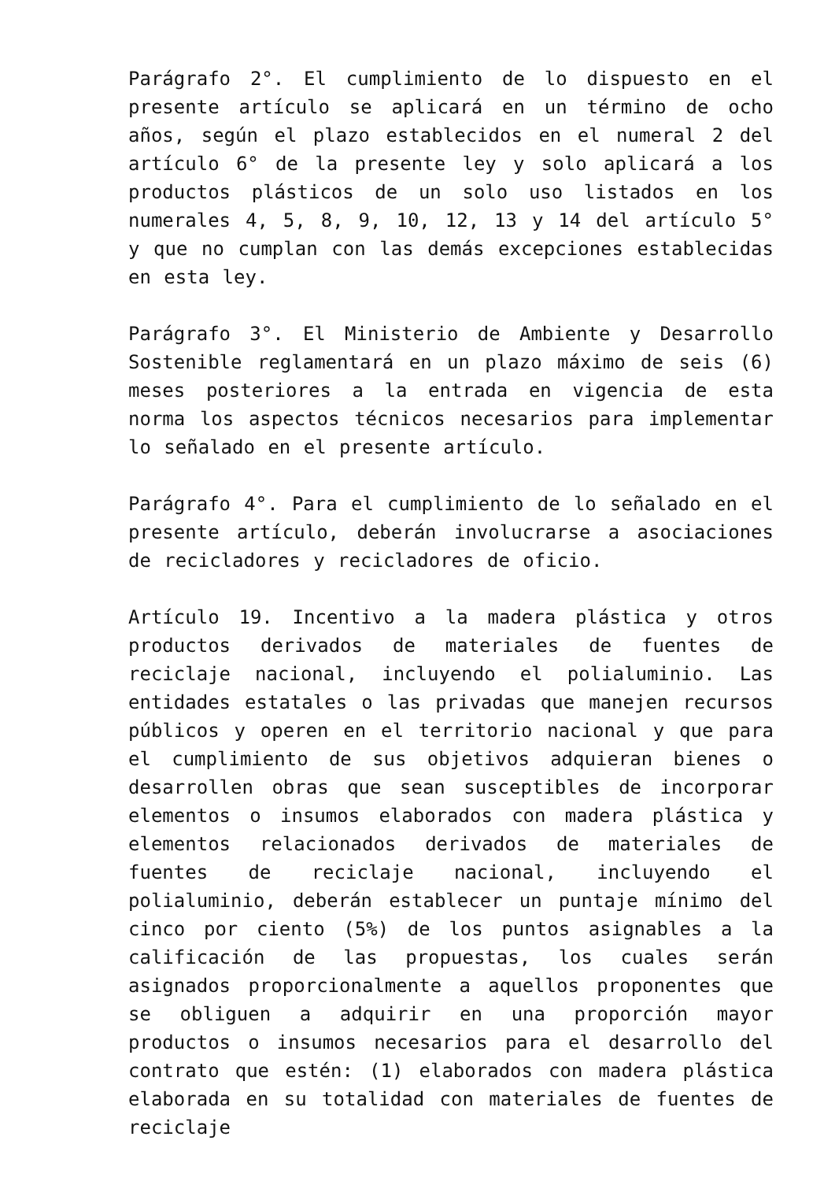Parágrafo 2°. El cumplimiento de lo dispuesto en el presente artículo se aplicará en un término de ocho años, según el plazo establecidos en el numeral 2 del artículo 6° de la presente ley y solo aplicará a los productos plásticos de un solo uso listados en los numerales 4, 5, 8, 9, 10, 12, 13 y 14 del artículo 5° y que no cumplan con las demás excepciones establecidas en esta ley.
Parágrafo 3°. El Ministerio de Ambiente y Desarrollo Sostenible reglamentará en un plazo máximo de seis (6) meses posteriores a la entrada en vigencia de esta norma los aspectos técnicos necesarios para implementar lo señalado en el presente artículo.
Parágrafo 4°. Para el cumplimiento de lo señalado en el presente artículo, deberán involucrarse a asociaciones de recicladores y recicladores de oficio.
Artículo 19. Incentivo a la madera plástica y otros productos derivados de materiales de fuentes de reciclaje nacional, incluyendo el polialuminio. Las entidades estatales o las privadas que manejen recursos públicos y operen en el territorio nacional y que para el cumplimiento de sus objetivos adquieran bienes o desarrollen obras que sean susceptibles de incorporar elementos o insumos elaborados con madera plástica y elementos relacionados derivados de materiales de fuentes de reciclaje nacional, incluyendo el polialuminio, deberán establecer un puntaje mínimo del cinco por ciento (5%) de los puntos asignables a la calificación de las propuestas, los cuales serán asignados proporcionalmente a aquellos proponentes que se obliguen a adquirir en una proporción mayor productos o insumos necesarios para el desarrollo del contrato que estén: (1) elaborados con madera plástica elaborada en su totalidad con materiales de fuentes de reciclaje